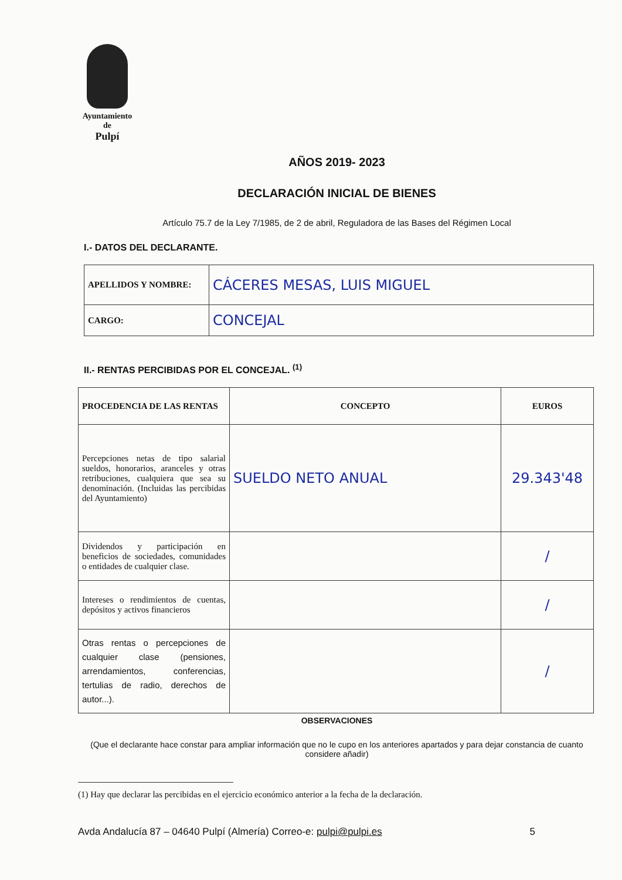Ayuntamiento
de
Pulpí
AÑOS 2019- 2023
DECLARACIÓN INICIAL DE BIENES
Artículo 75.7 de la Ley 7/1985, de 2 de abril, Reguladora de las Bases del Régimen Local
I.- DATOS DEL DECLARANTE.
| APELLIDOS Y NOMBRE: | CÁCERES MESAS, LUIS MIGUEL |
| CARGO: | CONCEJAL |
II.- RENTAS PERCIBIDAS POR EL CONCEJAL. <sup>(1)</sup>
| PROCEDENCIA DE LAS RENTAS | CONCEPTO | EUROS |
| --- | --- | --- |
| Percepciones netas de tipo salarial sueldos, honorarios, aranceles y otras retribuciones, cualquiera que sea su denominación. (Incluidas las percibidas del Ayuntamiento) | SUELDO NETO ANUAL | 29.343'48 |
| Dividendos y participación en beneficios de sociedades, comunidades o entidades de cualquier clase. | | / |
| Intereses o rendimientos de cuentas, depósitos y activos financieros | | / |
| Otras rentas o percepciones de cualquier clase (pensiones, arrendamientos, conferencias, tertulias de radio, derechos de autor...). | | / |
OBSERVACIONES
(Que el declarante hace constar para ampliar información que no le cupo en los anteriores apartados y para dejar constancia de cuanto considere añadir)
(1) Hay que declarar las percibidas en el ejercicio económico anterior a la fecha de la declaración.
Avda Andalucía 87 – 04640 Pulpí (Almería) Correo-e: pulpi@pulpi.es 5